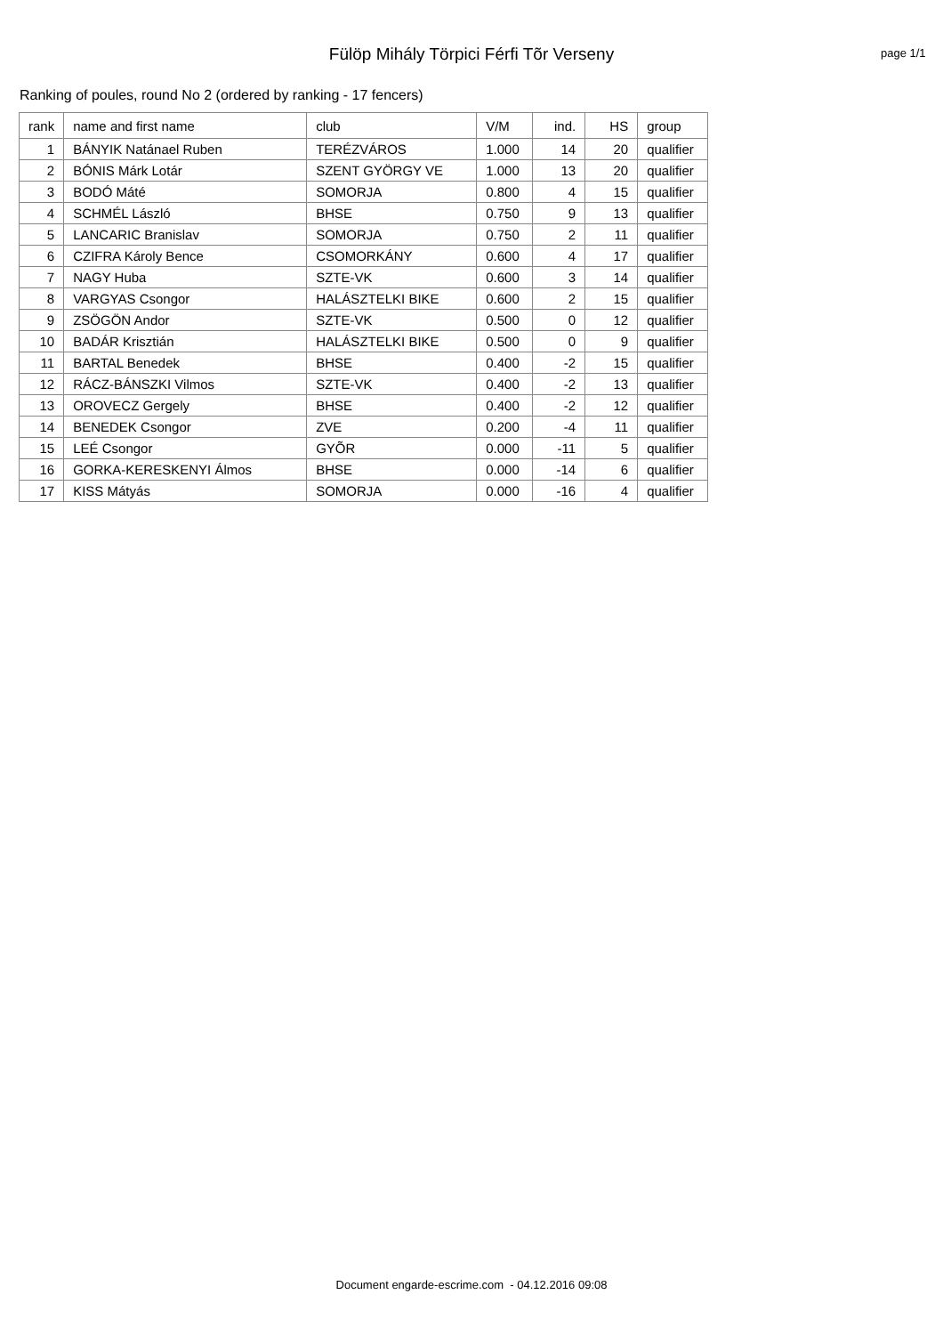Fülöp Mihály Törpici Férfi Tõr Verseny
page 1/1
Ranking of poules, round No 2 (ordered by ranking - 17 fencers)
| rank | name and first name | club | V/M | ind. | HS | group |
| --- | --- | --- | --- | --- | --- | --- |
| 1 | BÁNYIK Natánael Ruben | TERÉZVÁROS | 1.000 | 14 | 20 | qualifier |
| 2 | BÓNIS Márk Lotár | SZENT GYÖRGY VE | 1.000 | 13 | 20 | qualifier |
| 3 | BODÓ Máté | SOMORJA | 0.800 | 4 | 15 | qualifier |
| 4 | SCHMÉL László | BHSE | 0.750 | 9 | 13 | qualifier |
| 5 | LANCARIC Branislav | SOMORJA | 0.750 | 2 | 11 | qualifier |
| 6 | CZIFRA Károly Bence | CSOMORKÁNY | 0.600 | 4 | 17 | qualifier |
| 7 | NAGY Huba | SZTE-VK | 0.600 | 3 | 14 | qualifier |
| 8 | VARGYAS Csongor | HALÁSZTELKI BIKE | 0.600 | 2 | 15 | qualifier |
| 9 | ZSÖGÖN Andor | SZTE-VK | 0.500 | 0 | 12 | qualifier |
| 10 | BADÁR Krisztián | HALÁSZTELKI BIKE | 0.500 | 0 | 9 | qualifier |
| 11 | BARTAL Benedek | BHSE | 0.400 | -2 | 15 | qualifier |
| 12 | RÁCZ-BÁNSZKI Vilmos | SZTE-VK | 0.400 | -2 | 13 | qualifier |
| 13 | OROVECZ Gergely | BHSE | 0.400 | -2 | 12 | qualifier |
| 14 | BENEDEK Csongor | ZVE | 0.200 | -4 | 11 | qualifier |
| 15 | LEÉ Csongor | GYÕR | 0.000 | -11 | 5 | qualifier |
| 16 | GORKA-KERESKENYI Álmos | BHSE | 0.000 | -14 | 6 | qualifier |
| 17 | KISS Mátyás | SOMORJA | 0.000 | -16 | 4 | qualifier |
Document engarde-escrime.com - 04.12.2016 09:08